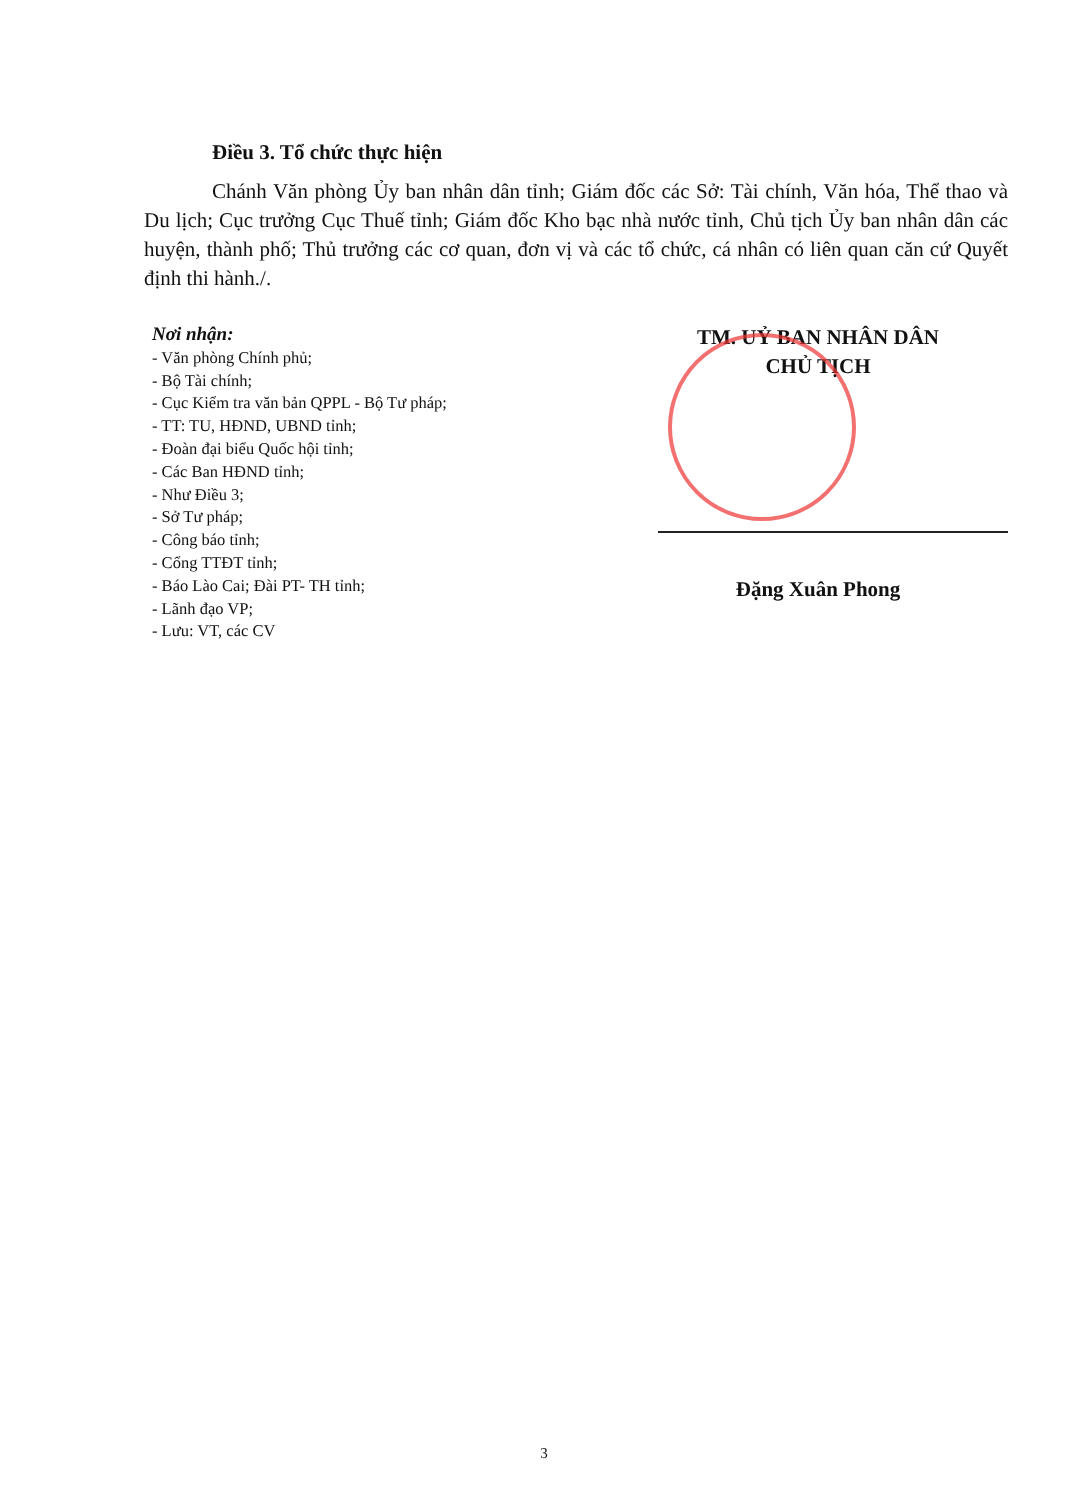Điều 3. Tổ chức thực hiện
Chánh Văn phòng Ủy ban nhân dân tỉnh; Giám đốc các Sở: Tài chính, Văn hóa, Thể thao và Du lịch; Cục trưởng Cục Thuế tỉnh; Giám đốc Kho bạc nhà nước tỉnh, Chủ tịch Ủy ban nhân dân các huyện, thành phố; Thủ trưởng các cơ quan, đơn vị và các tổ chức, cá nhân có liên quan căn cứ Quyết định thi hành./.
Nơi nhận:
- Văn phòng Chính phủ;
- Bộ Tài chính;
- Cục Kiểm tra văn bản QPPL - Bộ Tư pháp;
- TT: TU, HĐND, UBND tỉnh;
- Đoàn đại biểu Quốc hội tỉnh;
- Các Ban HĐND tỉnh;
- Như Điều 3;
- Sở Tư pháp;
- Công báo tỉnh;
- Cổng TTĐT tỉnh;
- Báo Lào Cai; Đài PT- TH tỉnh;
- Lãnh đạo VP;
- Lưu: VT, các CV
TM. UỶ BAN NHÂN DÂN
CHỦ TỊCH
Đặng Xuân Phong
3